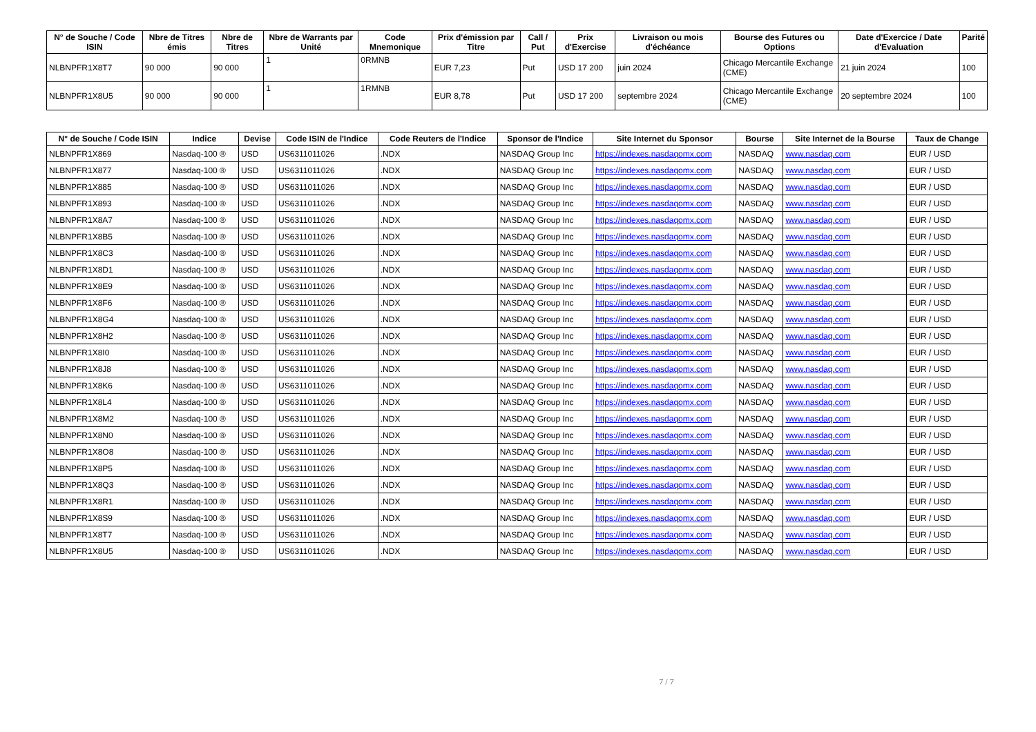| N° de Souche / Code ISIN | Nbre de Titres émis | Nbre de Titres | Nbre de Warrants par Unité | Code Mnemonique | Prix d'émission par Titre | Call / Put | Prix d'Exercise | Livraison ou mois d'échéance | Bourse des Futures ou Options | Date d'Exercice / Date d'Evaluation | Parité |
| --- | --- | --- | --- | --- | --- | --- | --- | --- | --- | --- | --- |
| NLBNPFR1X8T7 | 90 000 | 90 000 | 1 | 0RMNB | EUR 7,23 | Put | USD 17 200 | juin 2024 | Chicago Mercantile Exchange (CME) | 21 juin 2024 | 100 |
| NLBNPFR1X8U5 | 90 000 | 90 000 | 1 | 1RMNB | EUR 8,78 | Put | USD 17 200 | septembre 2024 | Chicago Mercantile Exchange (CME) | 20 septembre 2024 | 100 |
| N° de Souche / Code ISIN | Indice | Devise | Code ISIN de l'Indice | Code Reuters de l'Indice | Sponsor de l'Indice | Site Internet du Sponsor | Bourse | Site Internet de la Bourse | Taux de Change |
| --- | --- | --- | --- | --- | --- | --- | --- | --- | --- |
| NLBNPFR1X869 | Nasdaq-100 ® | USD | US6311011026 | .NDX | NASDAQ Group Inc | https://indexes.nasdaqomx.com | NASDAQ | www.nasdaq.com | EUR / USD |
| NLBNPFR1X877 | Nasdaq-100 ® | USD | US6311011026 | .NDX | NASDAQ Group Inc | https://indexes.nasdaqomx.com | NASDAQ | www.nasdaq.com | EUR / USD |
| NLBNPFR1X885 | Nasdaq-100 ® | USD | US6311011026 | .NDX | NASDAQ Group Inc | https://indexes.nasdaqomx.com | NASDAQ | www.nasdaq.com | EUR / USD |
| NLBNPFR1X893 | Nasdaq-100 ® | USD | US6311011026 | .NDX | NASDAQ Group Inc | https://indexes.nasdaqomx.com | NASDAQ | www.nasdaq.com | EUR / USD |
| NLBNPFR1X8A7 | Nasdaq-100 ® | USD | US6311011026 | .NDX | NASDAQ Group Inc | https://indexes.nasdaqomx.com | NASDAQ | www.nasdaq.com | EUR / USD |
| NLBNPFR1X8B5 | Nasdaq-100 ® | USD | US6311011026 | .NDX | NASDAQ Group Inc | https://indexes.nasdaqomx.com | NASDAQ | www.nasdaq.com | EUR / USD |
| NLBNPFR1X8C3 | Nasdaq-100 ® | USD | US6311011026 | .NDX | NASDAQ Group Inc | https://indexes.nasdaqomx.com | NASDAQ | www.nasdaq.com | EUR / USD |
| NLBNPFR1X8D1 | Nasdaq-100 ® | USD | US6311011026 | .NDX | NASDAQ Group Inc | https://indexes.nasdaqomx.com | NASDAQ | www.nasdaq.com | EUR / USD |
| NLBNPFR1X8E9 | Nasdaq-100 ® | USD | US6311011026 | .NDX | NASDAQ Group Inc | https://indexes.nasdaqomx.com | NASDAQ | www.nasdaq.com | EUR / USD |
| NLBNPFR1X8F6 | Nasdaq-100 ® | USD | US6311011026 | .NDX | NASDAQ Group Inc | https://indexes.nasdaqomx.com | NASDAQ | www.nasdaq.com | EUR / USD |
| NLBNPFR1X8G4 | Nasdaq-100 ® | USD | US6311011026 | .NDX | NASDAQ Group Inc | https://indexes.nasdaqomx.com | NASDAQ | www.nasdaq.com | EUR / USD |
| NLBNPFR1X8H2 | Nasdaq-100 ® | USD | US6311011026 | .NDX | NASDAQ Group Inc | https://indexes.nasdaqomx.com | NASDAQ | www.nasdaq.com | EUR / USD |
| NLBNPFR1X8I0 | Nasdaq-100 ® | USD | US6311011026 | .NDX | NASDAQ Group Inc | https://indexes.nasdaqomx.com | NASDAQ | www.nasdaq.com | EUR / USD |
| NLBNPFR1X8J8 | Nasdaq-100 ® | USD | US6311011026 | .NDX | NASDAQ Group Inc | https://indexes.nasdaqomx.com | NASDAQ | www.nasdaq.com | EUR / USD |
| NLBNPFR1X8K6 | Nasdaq-100 ® | USD | US6311011026 | .NDX | NASDAQ Group Inc | https://indexes.nasdaqomx.com | NASDAQ | www.nasdaq.com | EUR / USD |
| NLBNPFR1X8L4 | Nasdaq-100 ® | USD | US6311011026 | .NDX | NASDAQ Group Inc | https://indexes.nasdaqomx.com | NASDAQ | www.nasdaq.com | EUR / USD |
| NLBNPFR1X8M2 | Nasdaq-100 ® | USD | US6311011026 | .NDX | NASDAQ Group Inc | https://indexes.nasdaqomx.com | NASDAQ | www.nasdaq.com | EUR / USD |
| NLBNPFR1X8N0 | Nasdaq-100 ® | USD | US6311011026 | .NDX | NASDAQ Group Inc | https://indexes.nasdaqomx.com | NASDAQ | www.nasdaq.com | EUR / USD |
| NLBNPFR1X8O8 | Nasdaq-100 ® | USD | US6311011026 | .NDX | NASDAQ Group Inc | https://indexes.nasdaqomx.com | NASDAQ | www.nasdaq.com | EUR / USD |
| NLBNPFR1X8P5 | Nasdaq-100 ® | USD | US6311011026 | .NDX | NASDAQ Group Inc | https://indexes.nasdaqomx.com | NASDAQ | www.nasdaq.com | EUR / USD |
| NLBNPFR1X8Q3 | Nasdaq-100 ® | USD | US6311011026 | .NDX | NASDAQ Group Inc | https://indexes.nasdaqomx.com | NASDAQ | www.nasdaq.com | EUR / USD |
| NLBNPFR1X8R1 | Nasdaq-100 ® | USD | US6311011026 | .NDX | NASDAQ Group Inc | https://indexes.nasdaqomx.com | NASDAQ | www.nasdaq.com | EUR / USD |
| NLBNPFR1X8S9 | Nasdaq-100 ® | USD | US6311011026 | .NDX | NASDAQ Group Inc | https://indexes.nasdaqomx.com | NASDAQ | www.nasdaq.com | EUR / USD |
| NLBNPFR1X8T7 | Nasdaq-100 ® | USD | US6311011026 | .NDX | NASDAQ Group Inc | https://indexes.nasdaqomx.com | NASDAQ | www.nasdaq.com | EUR / USD |
| NLBNPFR1X8U5 | Nasdaq-100 ® | USD | US6311011026 | .NDX | NASDAQ Group Inc | https://indexes.nasdaqomx.com | NASDAQ | www.nasdaq.com | EUR / USD |
7 / 7